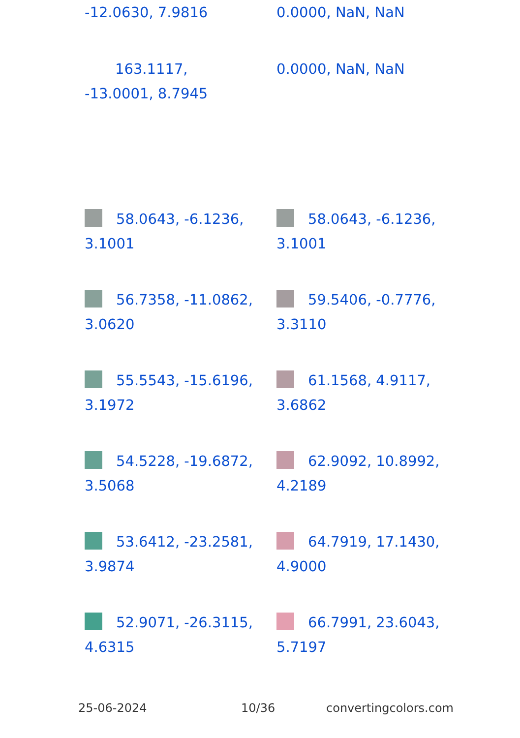-12.0630, 7.9816 0.0000, NaN, NaN
163.1117,
-13.0001, 8.7945
0.0000, NaN, NaN
58.0643, -6.1236, 3.1001
58.0643, -6.1236, 3.1001
56.7358, -11.0862, 3.0620
59.5406, -0.7776, 3.3110
55.5543, -15.6196, 3.1972
61.1568, 4.9117, 3.6862
54.5228, -19.6872, 3.5068
62.9092, 10.8992, 4.2189
53.6412, -23.2581, 3.9874
64.7919, 17.1430, 4.9000
52.9071, -26.3115, 4.6315
66.7991, 23.6043, 5.7197
25-06-2024 10/36 convertingcolors.com